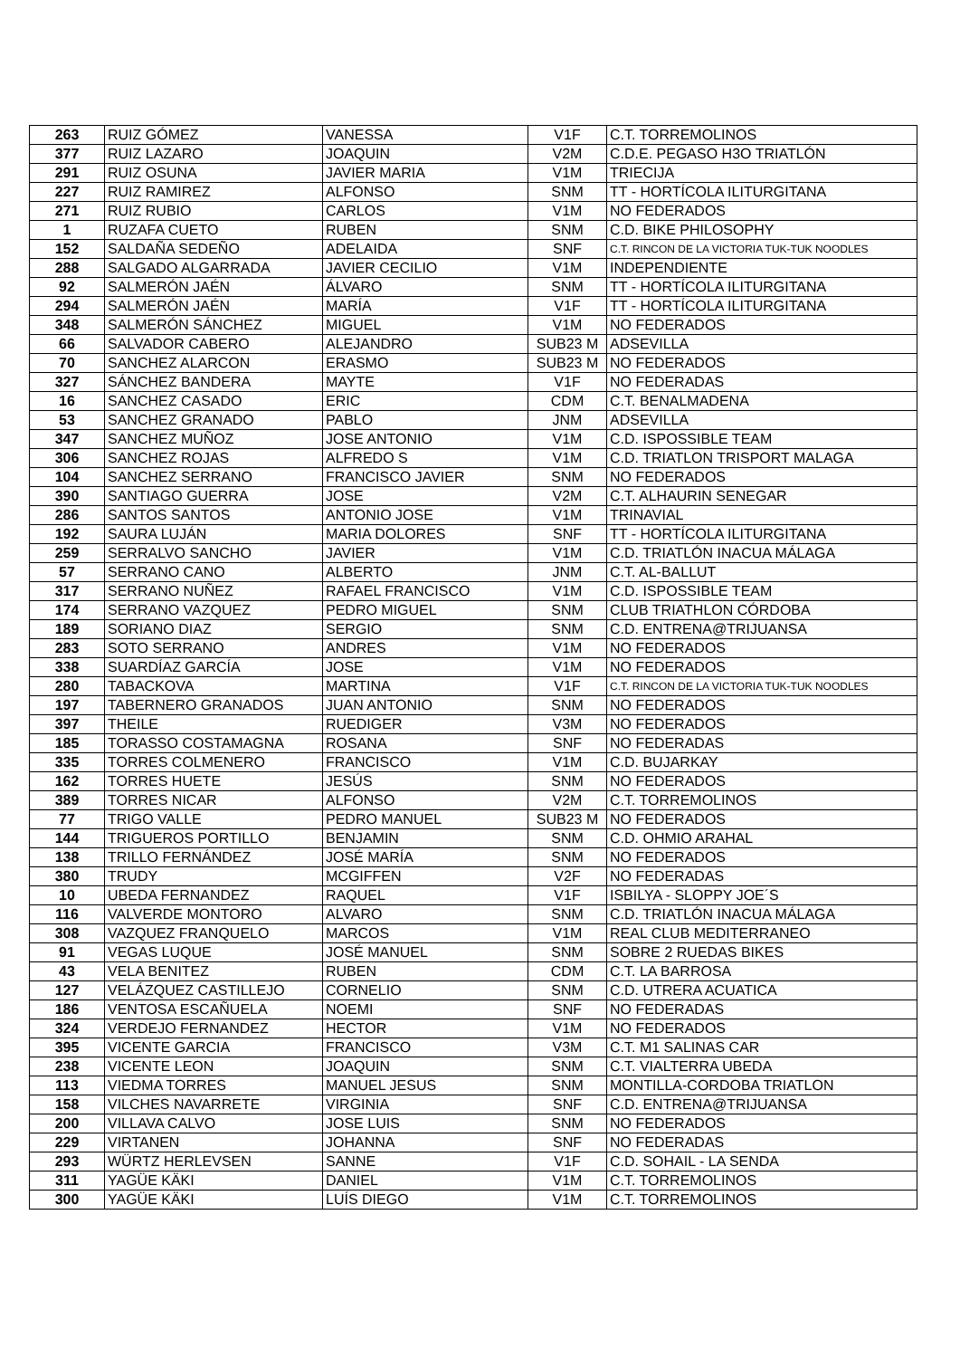| 263 | RUIZ GÓMEZ | VANESSA | V1F | C.T. TORREMOLINOS |
| 377 | RUIZ LAZARO | JOAQUIN | V2M | C.D.E. PEGASO H3O TRIATLÓN |
| 291 | RUIZ OSUNA | JAVIER MARIA | V1M | TRIECIJA |
| 227 | RUIZ RAMIREZ | ALFONSO | SNM | TT - HORTÍCOLA ILITURGITANA |
| 271 | RUIZ RUBIO | CARLOS | V1M | NO FEDERADOS |
| 1 | RUZAFA CUETO | RUBEN | SNM | C.D. BIKE PHILOSOPHY |
| 152 | SALDAÑA SEDEÑO | ADELAIDA | SNF | C.T. RINCON DE LA VICTORIA TUK-TUK NOODLES |
| 288 | SALGADO ALGARRADA | JAVIER CECILIO | V1M | INDEPENDIENTE |
| 92 | SALMERÓN JAÉN | ÁLVARO | SNM | TT - HORTÍCOLA ILITURGITANA |
| 294 | SALMERÓN JAÉN | MARÍA | V1F | TT - HORTÍCOLA ILITURGITANA |
| 348 | SALMERÓN SÁNCHEZ | MIGUEL | V1M | NO FEDERADOS |
| 66 | SALVADOR CABERO | ALEJANDRO | SUB23 M | ADSEVILLA |
| 70 | SANCHEZ ALARCON | ERASMO | SUB23 M | NO FEDERADOS |
| 327 | SÁNCHEZ BANDERA | MAYTE | V1F | NO FEDERADAS |
| 16 | SANCHEZ CASADO | ERIC | CDM | C.T. BENALMADENA |
| 53 | SANCHEZ GRANADO | PABLO | JNM | ADSEVILLA |
| 347 | SANCHEZ MUÑOZ | JOSE ANTONIO | V1M | C.D. ISPOSSIBLE TEAM |
| 306 | SANCHEZ ROJAS | ALFREDO S | V1M | C.D. TRIATLON TRISPORT MALAGA |
| 104 | SANCHEZ SERRANO | FRANCISCO JAVIER | SNM | NO FEDERADOS |
| 390 | SANTIAGO GUERRA | JOSE | V2M | C.T. ALHAURIN SENEGAR |
| 286 | SANTOS SANTOS | ANTONIO JOSE | V1M | TRINAVIAL |
| 192 | SAURA LUJÁN | MARIA DOLORES | SNF | TT - HORTÍCOLA ILITURGITANA |
| 259 | SERRALVO SANCHO | JAVIER | V1M | C.D. TRIATLÓN INACUA MÁLAGA |
| 57 | SERRANO CANO | ALBERTO | JNM | C.T. AL-BALLUT |
| 317 | SERRANO NUÑEZ | RAFAEL FRANCISCO | V1M | C.D. ISPOSSIBLE TEAM |
| 174 | SERRANO VAZQUEZ | PEDRO MIGUEL | SNM | CLUB TRIATHLON CÓRDOBA |
| 189 | SORIANO DIAZ | SERGIO | SNM | C.D. ENTRENA@TRIJUANSA |
| 283 | SOTO SERRANO | ANDRES | V1M | NO FEDERADOS |
| 338 | SUARDÍAZ GARCÍA | JOSE | V1M | NO FEDERADOS |
| 280 | TABACKOVA | MARTINA | V1F | C.T. RINCON DE LA VICTORIA TUK-TUK NOODLES |
| 197 | TABERNERO GRANADOS | JUAN ANTONIO | SNM | NO FEDERADOS |
| 397 | THEILE | RUEDIGER | V3M | NO FEDERADOS |
| 185 | TORASSO COSTAMAGNA | ROSANA | SNF | NO FEDERADAS |
| 335 | TORRES COLMENERO | FRANCISCO | V1M | C.D. BUJARKAY |
| 162 | TORRES HUETE | JESÚS | SNM | NO FEDERADOS |
| 389 | TORRES NICAR | ALFONSO | V2M | C.T. TORREMOLINOS |
| 77 | TRIGO VALLE | PEDRO MANUEL | SUB23 M | NO FEDERADOS |
| 144 | TRIGUEROS PORTILLO | BENJAMIN | SNM | C.D. OHMIO ARAHAL |
| 138 | TRILLO FERNÁNDEZ | JOSÉ MARÍA | SNM | NO FEDERADOS |
| 380 | TRUDY | MCGIFFEN | V2F | NO FEDERADAS |
| 10 | UBEDA FERNANDEZ | RAQUEL | V1F | ISBILYA - SLOPPY JOE´S |
| 116 | VALVERDE MONTORO | ALVARO | SNM | C.D. TRIATLÓN INACUA MÁLAGA |
| 308 | VAZQUEZ FRANQUELO | MARCOS | V1M | REAL CLUB MEDITERRANEO |
| 91 | VEGAS LUQUE | JOSÉ MANUEL | SNM | SOBRE 2 RUEDAS BIKES |
| 43 | VELA BENITEZ | RUBEN | CDM | C.T. LA BARROSA |
| 127 | VELÁZQUEZ CASTILLEJO | CORNELIO | SNM | C.D. UTRERA ACUATICA |
| 186 | VENTOSA ESCAÑUELA | NOEMI | SNF | NO FEDERADAS |
| 324 | VERDEJO FERNANDEZ | HECTOR | V1M | NO FEDERADOS |
| 395 | VICENTE GARCIA | FRANCISCO | V3M | C.T. M1 SALINAS CAR |
| 238 | VICENTE LEON | JOAQUIN | SNM | C.T. VIALTERRA UBEDA |
| 113 | VIEDMA TORRES | MANUEL JESUS | SNM | MONTILLA-CORDOBA TRIATLON |
| 158 | VILCHES NAVARRETE | VIRGINIA | SNF | C.D. ENTRENA@TRIJUANSA |
| 200 | VILLAVA CALVO | JOSE LUIS | SNM | NO FEDERADOS |
| 229 | VIRTANEN | JOHANNA | SNF | NO FEDERADAS |
| 293 | WÜRTZ HERLEVSEN | SANNE | V1F | C.D. SOHAIL - LA SENDA |
| 311 | YAGÜE KÄKI | DANIEL | V1M | C.T. TORREMOLINOS |
| 300 | YAGÜE KÄKI | LUÍS DIEGO | V1M | C.T. TORREMOLINOS |